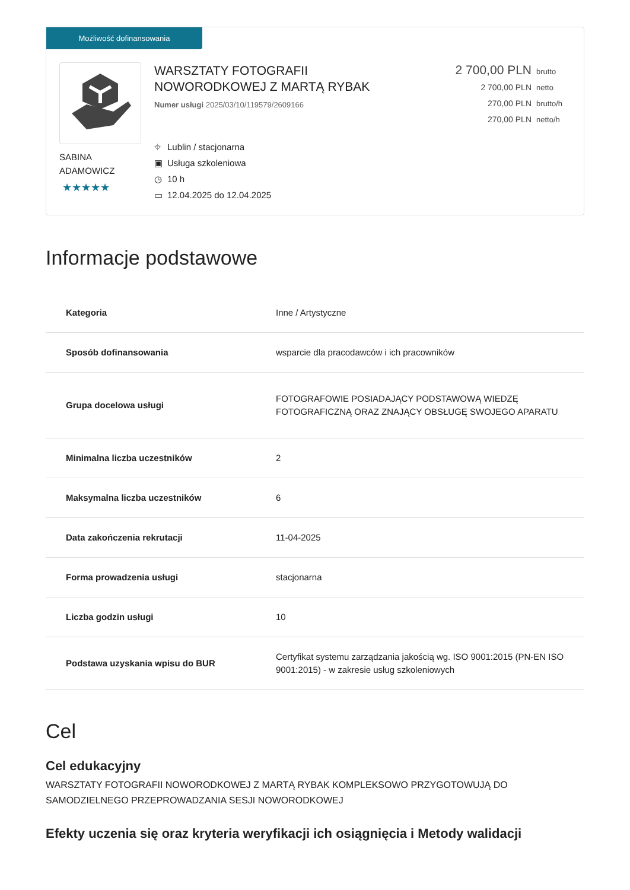Możliwość dofinansowania
SABINA
ADAMOWICZ
★★★★★
WARSZTATY FOTOGRAFII
NOWORODKOWEJ Z MARTĄ RYBAK
Numer usługi 2025/03/10/119579/2609166
⌖ Lublin / stacjonarna
▣ Usługa szkoleniowa
◷ 10 h
▭ 12.04.2025 do 12.04.2025
2 700,00 PLN brutto
2 700,00 PLN netto
270,00 PLN brutto/h
270,00 PLN netto/h
Informacje podstawowe
| Kategoria | Inne / Artystyczne |
| Sposób dofinansowania | wsparcie dla pracodawców i ich pracowników |
| Grupa docelowa usługi | FOTOGRAFOWIE POSIADAJĄCY PODSTAWOWĄ WIEDZĘ FOTOGRAFICZNĄ ORAZ ZNAJĄCY OBSŁUGĘ SWOJEGO APARATU |
| Minimalna liczba uczestników | 2 |
| Maksymalna liczba uczestników | 6 |
| Data zakończenia rekrutacji | 11-04-2025 |
| Forma prowadzenia usługi | stacjonarna |
| Liczba godzin usługi | 10 |
| Podstawa uzyskania wpisu do BUR | Certyfikat systemu zarządzania jakością wg. ISO 9001:2015 (PN-EN ISO 9001:2015) - w zakresie usług szkoleniowych |
Cel
Cel edukacyjny
WARSZTATY FOTOGRAFII NOWORODKOWEJ Z MARTĄ RYBAK KOMPLEKSOWO PRZYGOTOWUJĄ DO SAMODZIELNEGO PRZEPROWADZANIA SESJI NOWORODKOWEJ
Efekty uczenia się oraz kryteria weryfikacji ich osiągnięcia i Metody walidacji